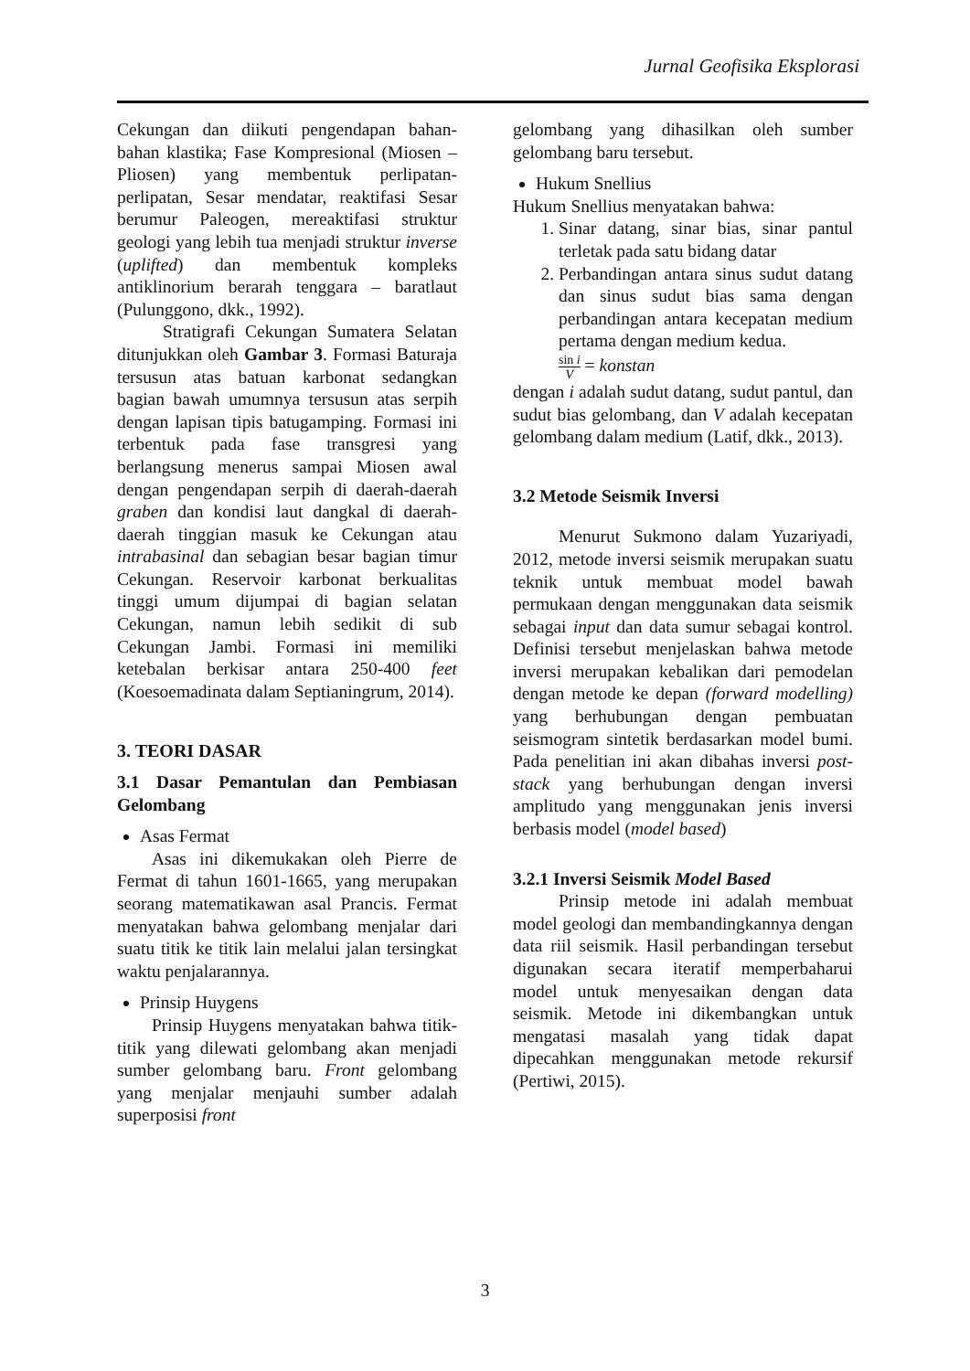Jurnal Geofisika Eksplorasi
Cekungan dan diikuti pengendapan bahan-bahan klastika; Fase Kompresional (Miosen – Pliosen) yang membentuk perlipatan-perlipatan, Sesar mendatar, reaktifasi Sesar berumur Paleogen, mereaktifasi struktur geologi yang lebih tua menjadi struktur inverse (uplifted) dan membentuk kompleks antiklinorium berarah tenggara – baratlaut (Pulunggono, dkk., 1992).
Stratigrafi Cekungan Sumatera Selatan ditunjukkan oleh Gambar 3. Formasi Baturaja tersusun atas batuan karbonat sedangkan bagian bawah umumnya tersusun atas serpih dengan lapisan tipis batugamping. Formasi ini terbentuk pada fase transgresi yang berlangsung menerus sampai Miosen awal dengan pengendapan serpih di daerah-daerah graben dan kondisi laut dangkal di daerah-daerah tinggian masuk ke Cekungan atau intrabasinal dan sebagian besar bagian timur Cekungan. Reservoir karbonat berkualitas tinggi umum dijumpai di bagian selatan Cekungan, namun lebih sedikit di sub Cekungan Jambi. Formasi ini memiliki ketebalan berkisar antara 250-400 feet (Koesoemadinata dalam Septianingrum, 2014).
3. TEORI DASAR
3.1 Dasar Pemantulan dan Pembiasan Gelombang
Asas Fermat
Asas ini dikemukakan oleh Pierre de Fermat di tahun 1601-1665, yang merupakan seorang matematikawan asal Prancis. Fermat menyatakan bahwa gelombang menjalar dari suatu titik ke titik lain melalui jalan tersingkat waktu penjalarannya.
Prinsip Huygens
Prinsip Huygens menyatakan bahwa titik-titik yang dilewati gelombang akan menjadi sumber gelombang baru. Front gelombang yang menjalar menjauhi sumber adalah superposisi front
gelombang yang dihasilkan oleh sumber gelombang baru tersebut.
Hukum Snellius
Hukum Snellius menyatakan bahwa:
1. Sinar datang, sinar bias, sinar pantul terletak pada satu bidang datar
2. Perbandingan antara sinus sudut datang dan sinus sudut bias sama dengan perbandingan antara kecepatan medium pertama dengan medium kedua.
sin i V = konstan
dengan i adalah sudut datang, sudut pantul, dan sudut bias gelombang, dan V adalah kecepatan gelombang dalam medium (Latif, dkk., 2013).
3.2 Metode Seismik Inversi
Menurut Sukmono dalam Yuzariyadi, 2012, metode inversi seismik merupakan suatu teknik untuk membuat model bawah permukaan dengan menggunakan data seismik sebagai input dan data sumur sebagai kontrol. Definisi tersebut menjelaskan bahwa metode inversi merupakan kebalikan dari pemodelan dengan metode ke depan (forward modelling) yang berhubungan dengan pembuatan seismogram sintetik berdasarkan model bumi. Pada penelitian ini akan dibahas inversi post-stack yang berhubungan dengan inversi amplitudo yang menggunakan jenis inversi berbasis model (model based)
3.2.1 Inversi Seismik Model Based
Prinsip metode ini adalah membuat model geologi dan membandingkannya dengan data riil seismik. Hasil perbandingan tersebut digunakan secara iteratif memperbaharui model untuk menyesaikan dengan data seismik. Metode ini dikembangkan untuk mengatasi masalah yang tidak dapat dipecahkan menggunakan metode rekursif (Pertiwi, 2015).
3